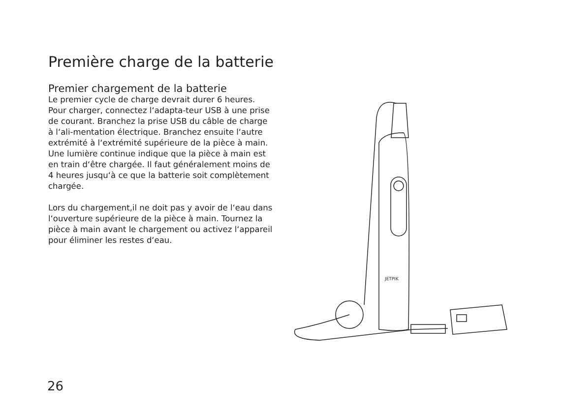Première charge de la batterie
Premier chargement de la batterie
Le premier cycle de charge devrait durer 6 heures. Pour charger, connectez l‘adapta-teur USB à une prise de courant. Branchez la prise USB du câble de charge à l‘ali-mentation électrique. Branchez ensuite l‘autre extrémité à l‘extrémité supérieure de la pièce à main. Une lumière continue indique que la pièce à main est en train d‘être chargée. Il faut généralement moins de 4 heures jusqu‘à ce que la batterie soit complètement chargée.
Lors du chargement,il ne doit pas y avoir de l‘eau dans l‘ouverture supérieure de la pièce à main. Tournez la pièce à main avant le chargement ou activez l‘appareil pour éliminer les restes d‘eau.
JETPIK
26